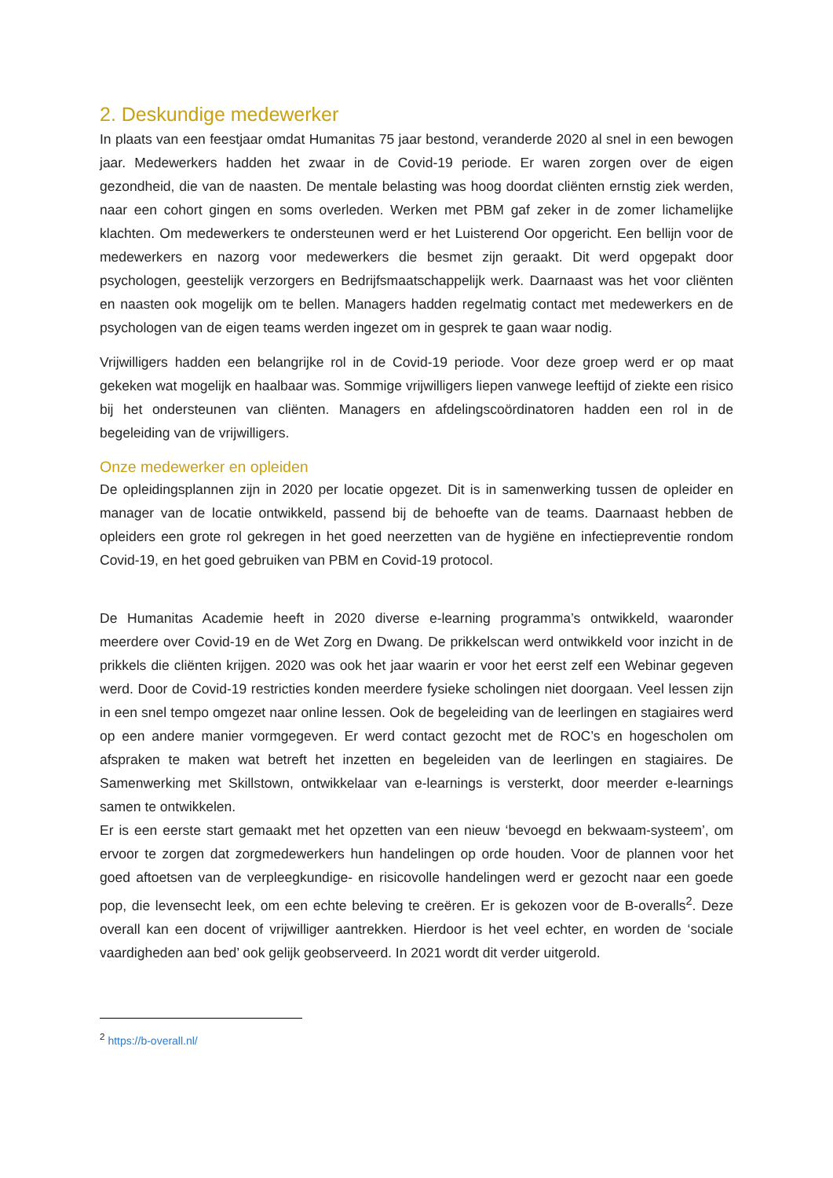2. Deskundige medewerker
In plaats van een feestjaar omdat Humanitas 75 jaar bestond, veranderde 2020 al snel in een bewogen jaar. Medewerkers hadden het zwaar in de Covid-19 periode. Er waren zorgen over de eigen gezondheid, die van de naasten. De mentale belasting was hoog doordat cliënten ernstig ziek werden, naar een cohort gingen en soms overleden. Werken met PBM gaf zeker in de zomer lichamelijke klachten. Om medewerkers te ondersteunen werd er het Luisterend Oor opgericht. Een bellijn voor de medewerkers en nazorg voor medewerkers die besmet zijn geraakt. Dit werd opgepakt door psychologen, geestelijk verzorgers en Bedrijfsmaatschappelijk werk. Daarnaast was het voor cliënten en naasten ook mogelijk om te bellen. Managers hadden regelmatig contact met medewerkers en de psychologen van de eigen teams werden ingezet om in gesprek te gaan waar nodig.
Vrijwilligers hadden een belangrijke rol in de Covid-19 periode. Voor deze groep werd er op maat gekeken wat mogelijk en haalbaar was. Sommige vrijwilligers liepen vanwege leeftijd of ziekte een risico bij het ondersteunen van cliënten. Managers en afdelingscoördinatoren hadden een rol in de begeleiding van de vrijwilligers.
Onze medewerker en opleiden
De opleidingsplannen zijn in 2020 per locatie opgezet. Dit is in samenwerking tussen de opleider en manager van de locatie ontwikkeld, passend bij de behoefte van de teams. Daarnaast hebben de opleiders een grote rol gekregen in het goed neerzetten van de hygiëne en infectiepreventie rondom Covid-19, en het goed gebruiken van PBM en Covid-19 protocol.
De Humanitas Academie heeft in 2020 diverse e-learning programma’s ontwikkeld, waaronder meerdere over Covid-19 en de Wet Zorg en Dwang. De prikkelscan werd ontwikkeld voor inzicht in de prikkels die cliënten krijgen. 2020 was ook het jaar waarin er voor het eerst zelf een Webinar gegeven werd. Door de Covid-19 restricties konden meerdere fysieke scholingen niet doorgaan. Veel lessen zijn in een snel tempo omgezet naar online lessen. Ook de begeleiding van de leerlingen en stagiaires werd op een andere manier vormgegeven. Er werd contact gezocht met de ROC’s en hogescholen om afspraken te maken wat betreft het inzetten en begeleiden van de leerlingen en stagiaires. De Samenwerking met Skillstown, ontwikkelaar van e-learnings is versterkt, door meerder e-learnings samen te ontwikkelen.
Er is een eerste start gemaakt met het opzetten van een nieuw ‘bevoegd en bekwaam-systeem’, om ervoor te zorgen dat zorgmedewerkers hun handelingen op orde houden. Voor de plannen voor het goed aftoetsen van de verpleegkundige- en risicovolle handelingen werd er gezocht naar een goede pop, die levensecht leek, om een echte beleving te creëren. Er is gekozen voor de B-overalls<sup>2</sup>. Deze overall kan een docent of vrijwilliger aantrekken. Hierdoor is het veel echter, en worden de ‘sociale vaardigheden aan bed’ ook gelijk geobserveerd. In 2021 wordt dit verder uitgerold.
<sup>2</sup> https://b-overall.nl/